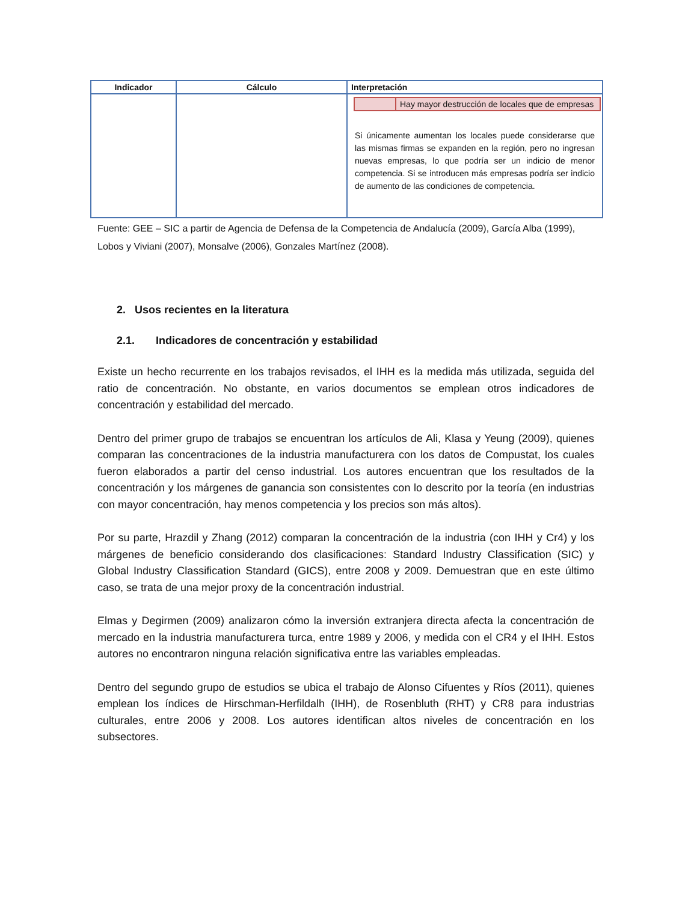| Indicador | Cálculo | Interpretación |
| --- | --- | --- |
| | | / / Hay mayor destrucción de locales que de empresas / Si únicamente aumentan los locales puede considerarse que las mismas firmas se expanden en la región, pero no ingresan nuevas empresas, lo que podría ser un indicio de menor competencia. Si se introducen más empresas podría ser indicio de aumento de las condiciones de competencia. |
Fuente: GEE – SIC a partir de Agencia de Defensa de la Competencia de Andalucía (2009), García Alba (1999), Lobos y Viviani (2007), Monsalve (2006), Gonzales Martínez (2008).
2. Usos recientes en la literatura
2.1. Indicadores de concentración y estabilidad
Existe un hecho recurrente en los trabajos revisados, el IHH es la medida más utilizada, seguida del ratio de concentración. No obstante, en varios documentos se emplean otros indicadores de concentración y estabilidad del mercado.
Dentro del primer grupo de trabajos se encuentran los artículos de Ali, Klasa y Yeung (2009), quienes comparan las concentraciones de la industria manufacturera con los datos de Compustat, los cuales fueron elaborados a partir del censo industrial. Los autores encuentran que los resultados de la concentración y los márgenes de ganancia son consistentes con lo descrito por la teoría (en industrias con mayor concentración, hay menos competencia y los precios son más altos).
Por su parte, Hrazdil y Zhang (2012) comparan la concentración de la industria (con IHH y Cr4) y los márgenes de beneficio considerando dos clasificaciones: Standard Industry Classification (SIC) y Global Industry Classification Standard (GICS), entre 2008 y 2009. Demuestran que en este último caso, se trata de una mejor proxy de la concentración industrial.
Elmas y Degirmen (2009) analizaron cómo la inversión extranjera directa afecta la concentración de mercado en la industria manufacturera turca, entre 1989 y 2006, y medida con el CR4 y el IHH. Estos autores no encontraron ninguna relación significativa entre las variables empleadas.
Dentro del segundo grupo de estudios se ubica el trabajo de Alonso Cifuentes y Ríos (2011), quienes emplean los índices de Hirschman-Herfildalh (IHH), de Rosenbluth (RHT) y CR8 para industrias culturales, entre 2006 y 2008. Los autores identifican altos niveles de concentración en los subsectores.